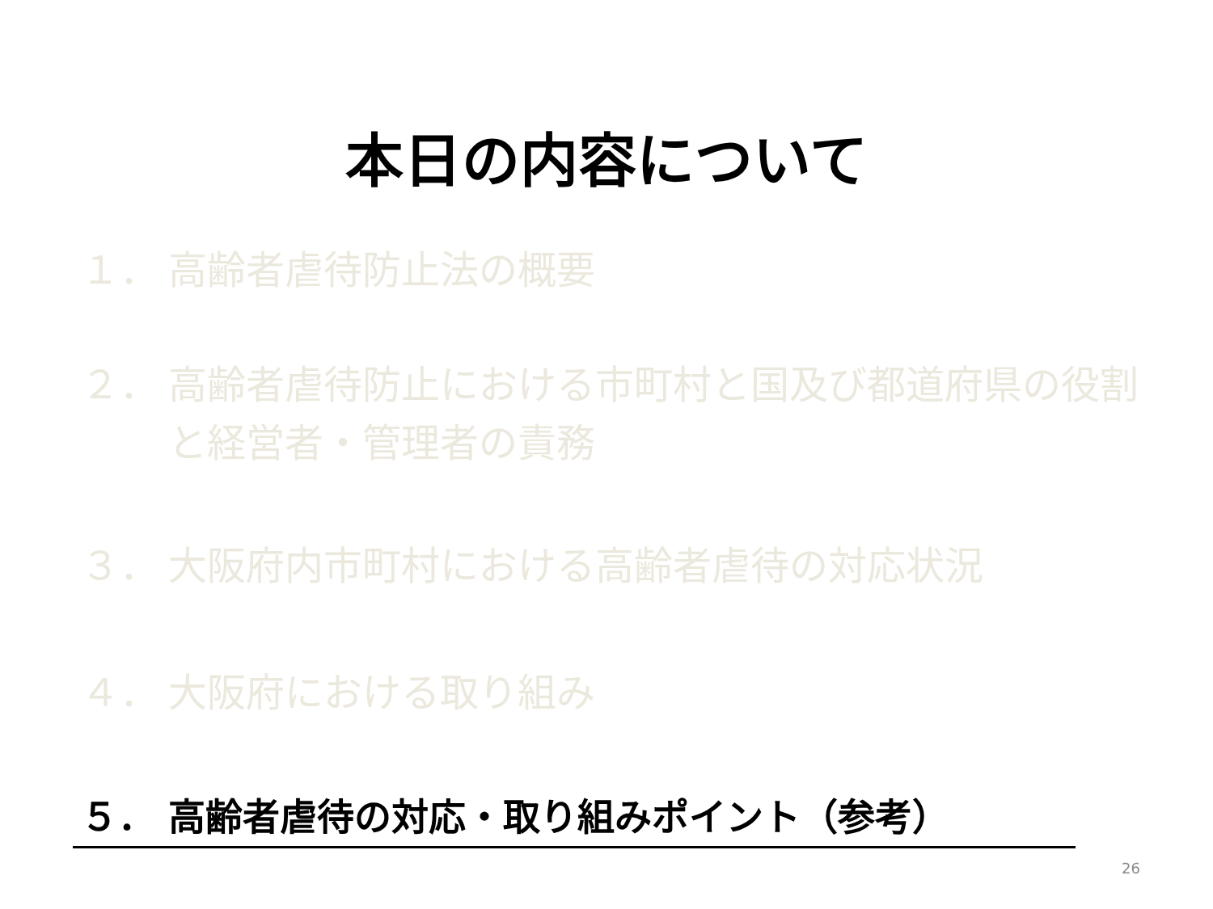本日の内容について
１． 高齢者虐待防止法の概要
２． 高齢者虐待防止における市町村と国及び都道府県の役割
と経営者・管理者の責務
３． 大阪府内市町村における高齢者虐待の対応状況
４． 大阪府における取り組み
５． 高齢者虐待の対応・取り組みポイント（参考）
26